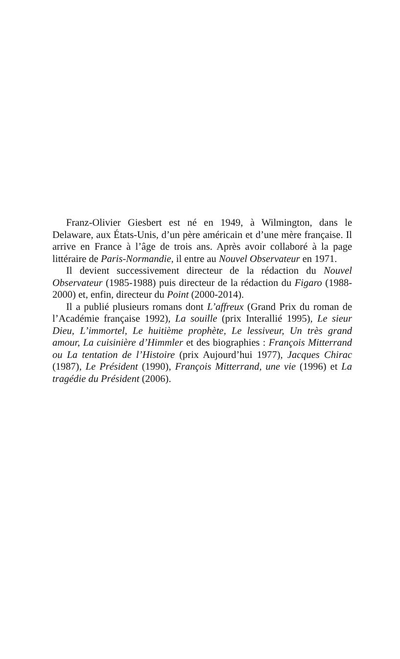Franz-Olivier Giesbert est né en 1949, à Wilmington, dans le Delaware, aux États-Unis, d’un père américain et d’une mère française. Il arrive en France à l’âge de trois ans. Après avoir collaboré à la page littéraire de Paris-Normandie, il entre au Nouvel Observateur en 1971.
Il devient successivement directeur de la rédaction du Nouvel Observateur (1985-1988) puis directeur de la rédaction du Figaro (1988-2000) et, enfin, directeur du Point (2000-2014).
Il a publié plusieurs romans dont L’affreux (Grand Prix du roman de l’Académie française 1992), La souille (prix Interallié 1995), Le sieur Dieu, L’immortel, Le huitième prophète, Le lessiveur, Un très grand amour, La cuisinière d’Himmler et des biographies : François Mitterrand ou La tentation de l’Histoire (prix Aujourd’hui 1977), Jacques Chirac (1987), Le Président (1990), François Mitterrand, une vie (1996) et La tragédie du Président (2006).